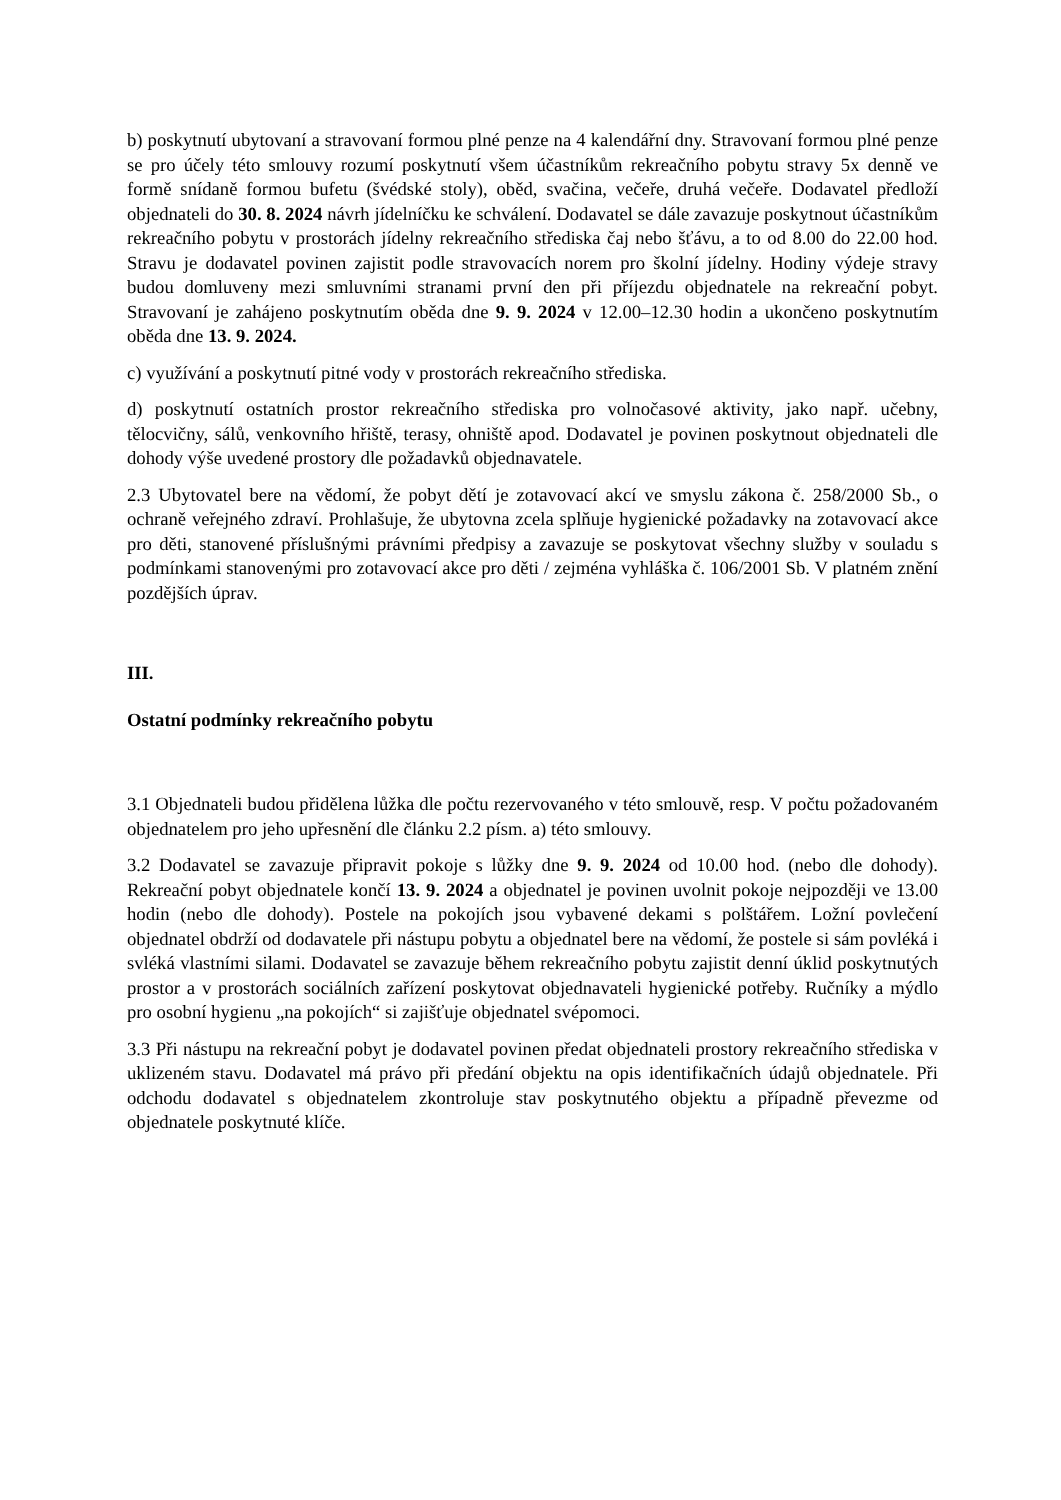b) poskytnutí ubytovaní a stravovaní formou plné penze na 4 kalendářní dny. Stravovaní formou plné penze se pro účely této smlouvy rozumí poskytnutí všem účastníkům rekreačního pobytu stravy 5x denně ve formě snídaně formou bufetu (švédské stoly), oběd, svačina, večeře, druhá večeře. Dodavatel předloží objednateli do 30. 8. 2024 návrh jídelníčku ke schválení. Dodavatel se dále zavazuje poskytnout účastníkům rekreačního pobytu v prostorách jídelny rekreačního střediska čaj nebo šťávu, a to od 8.00 do 22.00 hod. Stravu je dodavatel povinen zajistit podle stravovacích norem pro školní jídelny. Hodiny výdeje stravy budou domluveny mezi smluvními stranami první den při příjezdu objednatele na rekreační pobyt. Stravovaní je zahájeno poskytnutím oběda dne 9. 9. 2024 v 12.00–12.30 hodin a ukončeno poskytnutím oběda dne 13. 9. 2024.
c) využívání a poskytnutí pitné vody v prostorách rekreačního střediska.
d) poskytnutí ostatních prostor rekreačního střediska pro volnočasové aktivity, jako např. učebny, tělocvičny, sálů, venkovního hřiště, terasy, ohniště apod. Dodavatel je povinen poskytnout objednateli dle dohody výše uvedené prostory dle požadavků objednavatele.
2.3 Ubytovatel bere na vědomí, že pobyt dětí je zotavovací akcí ve smyslu zákona č. 258/2000 Sb., o ochraně veřejného zdraví. Prohlašuje, že ubytovna zcela splňuje hygienické požadavky na zotavovací akce pro děti, stanovené příslušnými právními předpisy a zavazuje se poskytovat všechny služby v souladu s podmínkami stanovenými pro zotavovací akce pro děti / zejména vyhláška č. 106/2001 Sb. V platném znění pozdějších úprav.
III.
Ostatní podmínky rekreačního pobytu
3.1 Objednateli budou přidělena lůžka dle počtu rezervovaného v této smlouvě, resp. V počtu požadovaném objednatelem pro jeho upřesnění dle článku 2.2 písm. a) této smlouvy.
3.2 Dodavatel se zavazuje připravit pokoje s lůžky dne 9. 9. 2024 od 10.00 hod. (nebo dle dohody). Rekreační pobyt objednatele končí 13. 9. 2024 a objednatel je povinen uvolnit pokoje nejpozději ve 13.00 hodin (nebo dle dohody). Postele na pokojích jsou vybavené dekami s polštářem. Ložní povlečení objednatel obdrží od dodavatele při nástupu pobytu a objednatel bere na vědomí, že postele si sám povléká i svléká vlastními silami. Dodavatel se zavazuje během rekreačního pobytu zajistit denní úklid poskytnutých prostor a v prostorách sociálních zařízení poskytovat objednavateli hygienické potřeby. Ručníky a mýdlo pro osobní hygienu „na pokojích“ si zajišťuje objednatel svépomoci.
3.3 Při nástupu na rekreační pobyt je dodavatel povinen předat objednateli prostory rekreačního střediska v uklizeném stavu. Dodavatel má právo při předání objektu na opis identifikačních údajů objednatele. Při odchodu dodavatel s objednatelem zkontroluje stav poskytnutého objektu a případně převezme od objednatele poskytnuté klíče.